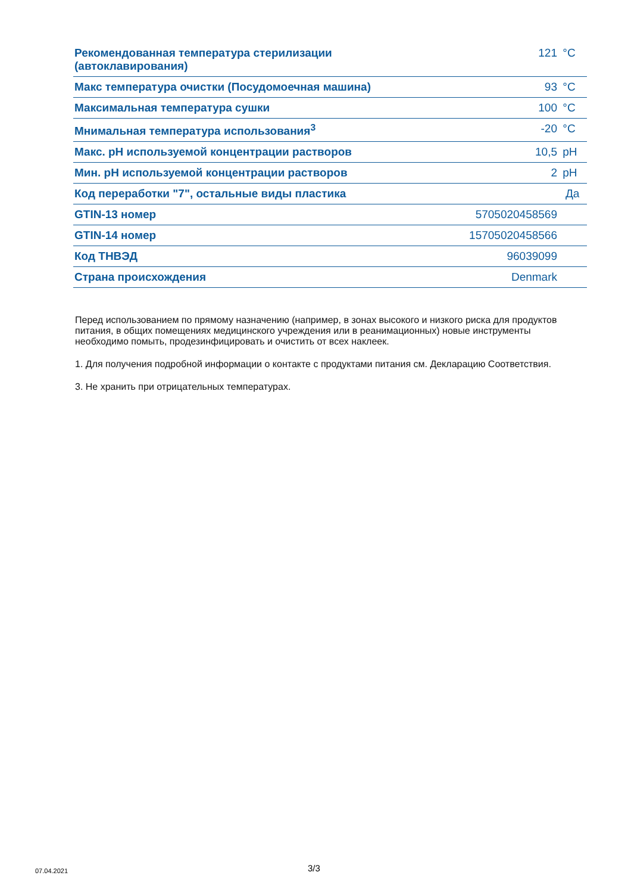| Рекомендованная температура стерилизации (автоклавирования) | 121 | °C |
| Макс температура очистки (Посудомоечная машина) | 93 | °C |
| Максимальная температура сушки | 100 | °C |
| Мнимальная температура использования<sup>3</sup> | -20 | °C |
| Макс. pH используемой концентрации растворов | 10,5 | pH |
| Мин. pH используемой концентрации растворов | 2 | pH |
| Код переработки "7", остальные виды пластика | Да | |
| GTIN-13 номер | 5705020458569 | |
| GTIN-14 номер | 15705020458566 | |
| Код ТНВЭД | 96039099 | |
| Страна происхождения | Denmark | |
Перед использованием по прямому назначению (например, в зонах высокого и низкого риска для продуктов питания, в общих помещениях медицинского учреждения или в реанимационных) новые инструменты необходимо помыть, продезинфицировать и очистить от всех наклеек.
1. Для получения подробной информации о контакте с продуктами питания см. Декларацию Соответствия.
3. Не хранить при отрицательных температурах.
07.04.2021 3/3